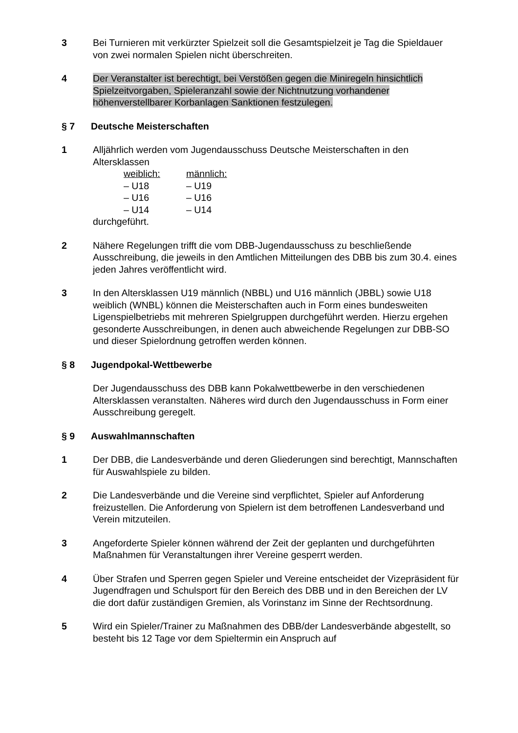3 Bei Turnieren mit verkürzter Spielzeit soll die Gesamtspielzeit je Tag die Spieldauer von zwei normalen Spielen nicht überschreiten.
4 Der Veranstalter ist berechtigt, bei Verstößen gegen die Miniregeln hinsichtlich Spielzeitvorgaben, Spieleranzahl sowie der Nichtnutzung vorhandener höhenverstellbarer Korbanlagen Sanktionen festzulegen.
§ 7 Deutsche Meisterschaften
1 Alljährlich werden vom Jugendausschuss Deutsche Meisterschaften in den Altersklassen
weiblich:
männlich:
– U18
– U19
– U16
– U16
– U14
– U14
durchgeführt.
2 Nähere Regelungen trifft die vom DBB-Jugendausschuss zu beschließende Ausschreibung, die jeweils in den Amtlichen Mitteilungen des DBB bis zum 30.4. eines jeden Jahres veröffentlicht wird.
3 In den Altersklassen U19 männlich (NBBL) und U16 männlich (JBBL) sowie U18 weiblich (WNBL) können die Meisterschaften auch in Form eines bundesweiten Ligenspielbetriebs mit mehreren Spielgruppen durchgeführt werden. Hierzu ergehen gesonderte Ausschreibungen, in denen auch abweichende Regelungen zur DBB-SO und dieser Spielordnung getroffen werden können.
§ 8 Jugendpokal-Wettbewerbe
Der Jugendausschuss des DBB kann Pokalwettbewerbe in den verschiedenen Altersklassen veranstalten. Näheres wird durch den Jugendausschuss in Form einer Ausschreibung geregelt.
§ 9 Auswahlmannschaften
1 Der DBB, die Landesverbände und deren Gliederungen sind berechtigt, Mannschaften für Auswahlspiele zu bilden.
2 Die Landesverbände und die Vereine sind verpflichtet, Spieler auf Anforderung freizustellen. Die Anforderung von Spielern ist dem betroffenen Landesverband und Verein mitzuteilen.
3 Angeforderte Spieler können während der Zeit der geplanten und durchgeführten Maßnahmen für Veranstaltungen ihrer Vereine gesperrt werden.
4 Über Strafen und Sperren gegen Spieler und Vereine entscheidet der Vizepräsident für Jugendfragen und Schulsport für den Bereich des DBB und in den Bereichen der LV die dort dafür zuständigen Gremien, als Vorinstanz im Sinne der Rechtsordnung.
5 Wird ein Spieler/Trainer zu Maßnahmen des DBB/der Landesverbände abgestellt, so besteht bis 12 Tage vor dem Spieltermin ein Anspruch auf